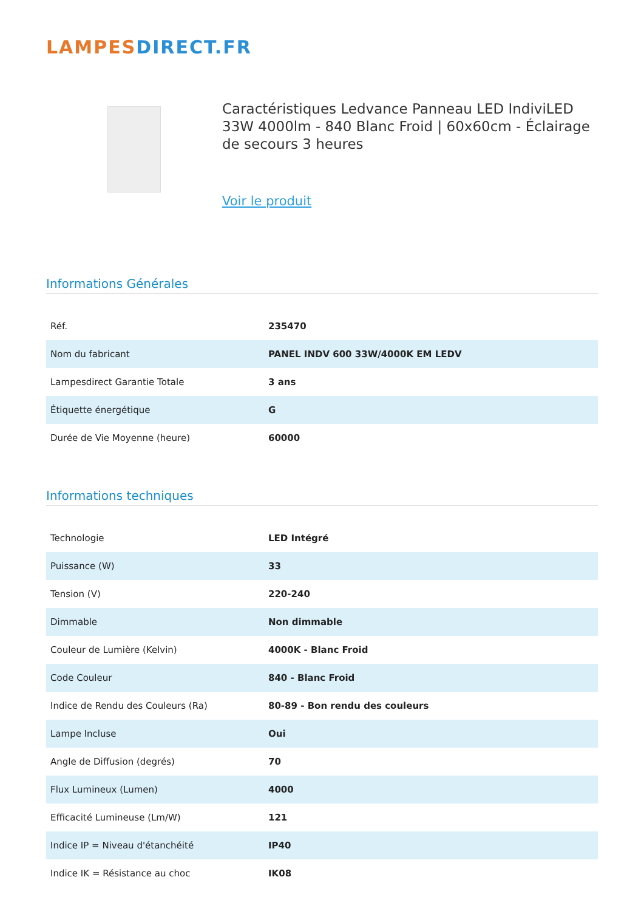LAMPESDIRECT.FR
Caractéristiques Ledvance Panneau LED IndiviLED 33W 4000lm - 840 Blanc Froid | 60x60cm - Éclairage de secours 3 heures
Voir le produit
Informations Générales
| Réf. | 235470 |
| Nom du fabricant | PANEL INDV 600 33W/4000K EM LEDV |
| Lampesdirect Garantie Totale | 3 ans |
| Étiquette énergétique | G |
| Durée de Vie Moyenne (heure) | 60000 |
Informations techniques
| Technologie | LED Intégré |
| Puissance (W) | 33 |
| Tension (V) | 220-240 |
| Dimmable | Non dimmable |
| Couleur de Lumière (Kelvin) | 4000K - Blanc Froid |
| Code Couleur | 840 - Blanc Froid |
| Indice de Rendu des Couleurs (Ra) | 80-89 - Bon rendu des couleurs |
| Lampe Incluse | Oui |
| Angle de Diffusion (degrés) | 70 |
| Flux Lumineux (Lumen) | 4000 |
| Efficacité Lumineuse (Lm/W) | 121 |
| Indice IP = Niveau d'étanchéité | IP40 |
| Indice IK = Résistance au choc | IK08 |